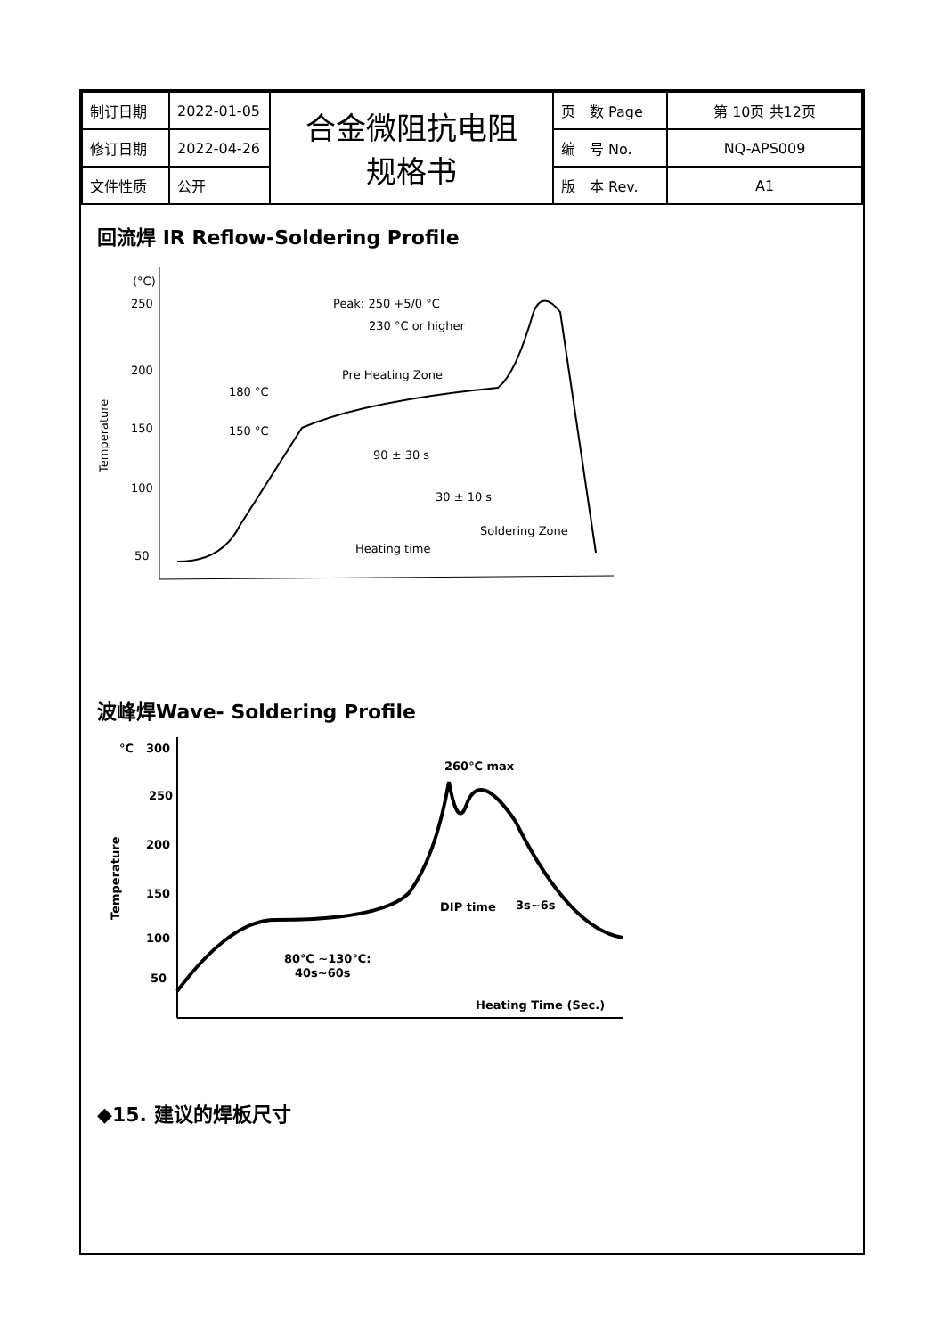| 制订日期 | 2022-01-05 | 合金微阻抗电阻 规格书 | 页 数 Page | 第 10页 共12页 |
| 修订日期 | 2022-04-26 | | 编 号 No. | NQ-APS009 |
| 文件性质 | 公开 | | 版 本 Rev. | A1 |
回流焊 IR Reflow-Soldering Profile
(°C)
250
200
150
100
50
Temperature
Peak: 250 +5/0 °C
230 °C or higher
Pre Heating Zone
180 °C
150 °C
90 ± 30 s
30 ± 10 s
Soldering Zone
Heating time
波峰焊Wave- Soldering Profile
°C
300
250
200
150
100
50
Temperature
260℃ max
DIP time
3s~6s
80℃ ~130℃:
40s~60s
Heating Time (Sec.)
◆15. 建议的焊板尺寸